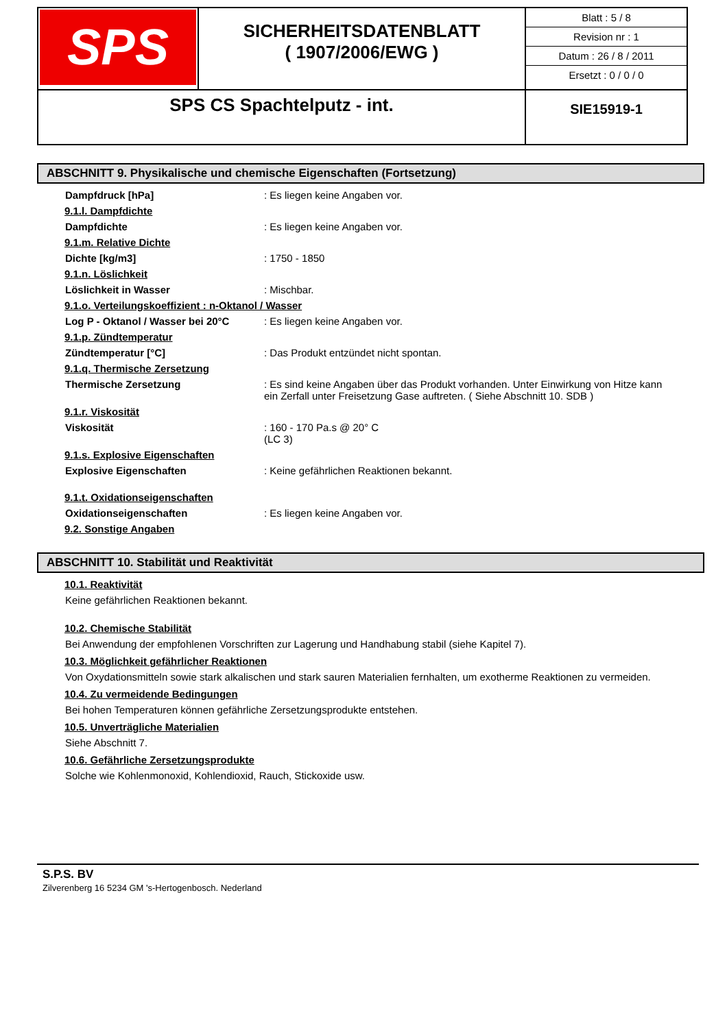| SPS | SICHERHEITSDATENBLATT ( 1907/2006/EWG ) | Blatt : 5 / 8 Revision nr : 1 Datum : 26 / 8 / 2011 Ersetzt : 0 / 0 / 0 |
| SPS CS Spachtelputz - int. | | SIE15919-1 |
ABSCHNITT 9. Physikalische und chemische Eigenschaften (Fortsetzung)
Dampfdruck [hPa] : Es liegen keine Angaben vor.
9.1.l. Dampfdichte
Dampfdichte : Es liegen keine Angaben vor.
9.1.m. Relative Dichte
Dichte [kg/m3] : 1750 - 1850
9.1.n. Löslichkeit
Löslichkeit in Wasser : Mischbar.
9.1.o. Verteilungskoeffizient : n-Oktanol / Wasser
Log P - Oktanol / Wasser bei 20°C
: Es liegen keine Angaben vor.
9.1.p. Zündtemperatur
Zündtemperatur [°C] : Das Produkt entzündet nicht spontan.
9.1.q. Thermische Zersetzung
Thermische Zersetzung : Es sind keine Angaben über das Produkt vorhanden. Unter Einwirkung von Hitze kann ein Zerfall unter Freisetzung Gase auftreten. ( Siehe Abschnitt 10. SDB )
9.1.r. Viskosität
Viskosität : 160 - 170 Pa.s @ 20° C
(LC 3)
9.1.s. Explosive Eigenschaften
Explosive Eigenschaften : Keine gefährlichen Reaktionen bekannt.
9.1.t. Oxidationseigenschaften
Oxidationseigenschaften : Es liegen keine Angaben vor.
9.2. Sonstige Angaben
ABSCHNITT 10. Stabilität und Reaktivität
10.1. Reaktivität
Keine gefährlichen Reaktionen bekannt.
10.2. Chemische Stabilität
Bei Anwendung der empfohlenen Vorschriften zur Lagerung und Handhabung stabil (siehe Kapitel 7).
10.3. Möglichkeit gefährlicher Reaktionen
Von Oxydationsmitteln sowie stark alkalischen und stark sauren Materialien fernhalten, um exotherme Reaktionen zu vermeiden.
10.4. Zu vermeidende Bedingungen
Bei hohen Temperaturen können gefährliche Zersetzungsprodukte entstehen.
10.5. Unverträgliche Materialien
Siehe Abschnitt 7.
10.6. Gefährliche Zersetzungsprodukte
Solche wie Kohlenmonoxid, Kohlendioxid, Rauch, Stickoxide usw.
S.P.S. BV
Zilverenberg 16 5234 GM 's-Hertogenbosch. Nederland